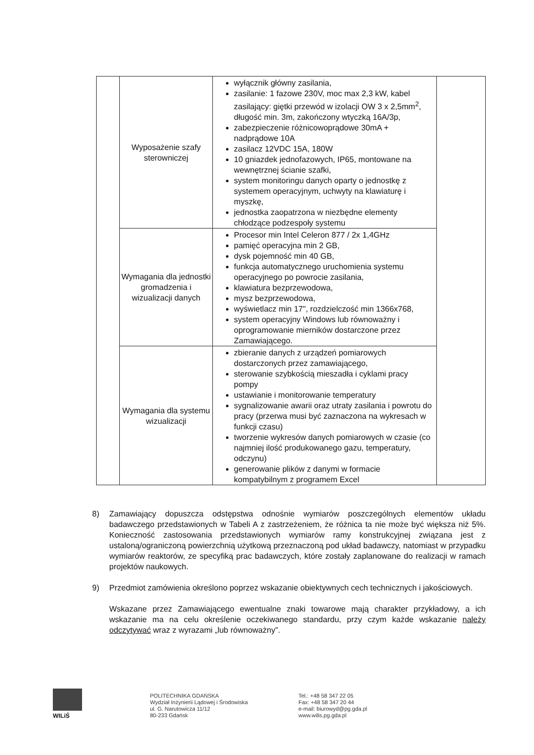| | Wyposażenie szafy sterowniczej | wyłącznik główny zasilania, zasilanie: 1 fazowe 230V, moc max 2,3 kW, kabel zasilający: giętki przewód w izolacji OW 3 x 2,5mm<sup>2</sup>, długość min. 3m, zakończony wtyczką 16A/3p, zabezpieczenie różnicowoprądowe 30mA + nadprądowe 10A zasilacz 12VDC 15A, 180W 10 gniazdek jednofazowych, IP65, montowane na wewnętrznej ścianie szafki, system monitoringu danych oparty o jednostkę z systemem operacyjnym, uchwyty na klawiaturę i myszkę, jednostka zaopatrzona w niezbędne elementy chłodzące podzespoły systemu | |
| | Wymagania dla jednostki gromadzenia i wizualizacji danych | Procesor min Intel Celeron 877 / 2x 1,4GHz pamięć operacyjna min 2 GB, dysk pojemność min 40 GB, funkcja automatycznego uruchomienia systemu operacyjnego po powrocie zasilania, klawiatura bezprzewodowa, mysz bezprzewodowa, wyświetlacz min 17", rozdzielczość min 1366x768, system operacyjny Windows lub równoważny i oprogramowanie mierników dostarczone przez Zamawiającego. | |
| | Wymagania dla systemu wizualizacji | zbieranie danych z urządzeń pomiarowych dostarczonych przez zamawiającego, sterowanie szybkością mieszadła i cyklami pracy pompy ustawianie i monitorowanie temperatury sygnalizowanie awarii oraz utraty zasilania i powrotu do pracy (przerwa musi być zaznaczona na wykresach w funkcji czasu) tworzenie wykresów danych pomiarowych w czasie (co najmniej ilość produkowanego gazu, temperatury, odczynu) generowanie plików z danymi w formacie kompatybilnym z programem Excel | |
8) Zamawiający dopuszcza odstępstwa odnośnie wymiarów poszczególnych elementów układu badawczego przedstawionych w Tabeli A z zastrzeżeniem, że różnica ta nie może być większa niż 5%. Konieczność zastosowania przedstawionych wymiarów ramy konstrukcyjnej związana jest z ustaloną/ograniczoną powierzchnią użytkową przeznaczoną pod układ badawczy, natomiast w przypadku wymiarów reaktorów, ze specyfiką prac badawczych, które zostały zaplanowane do realizacji w ramach projektów naukowych.
9) Przedmiot zamówienia określono poprzez wskazanie obiektywnych cech technicznych i jakościowych.
Wskazane przez Zamawiającego ewentualne znaki towarowe mają charakter przykładowy, a ich wskazanie ma na celu określenie oczekiwanego standardu, przy czym każde wskazanie należy odczytywać wraz z wyrazami „lub równoważny”.
WILiŚ
POLITECHNIKA GDAŃSKA
Wydział Inżynierii Lądowej i Środowiska
ul. G. Narutowicza 11/12
80-233 Gdańsk
Tel.: +48 58 347 22 05
Fax: +48 58 347 20 44
e-mail: biurowyd@pg.gda.pl
www.wilis.pg.gda.pl